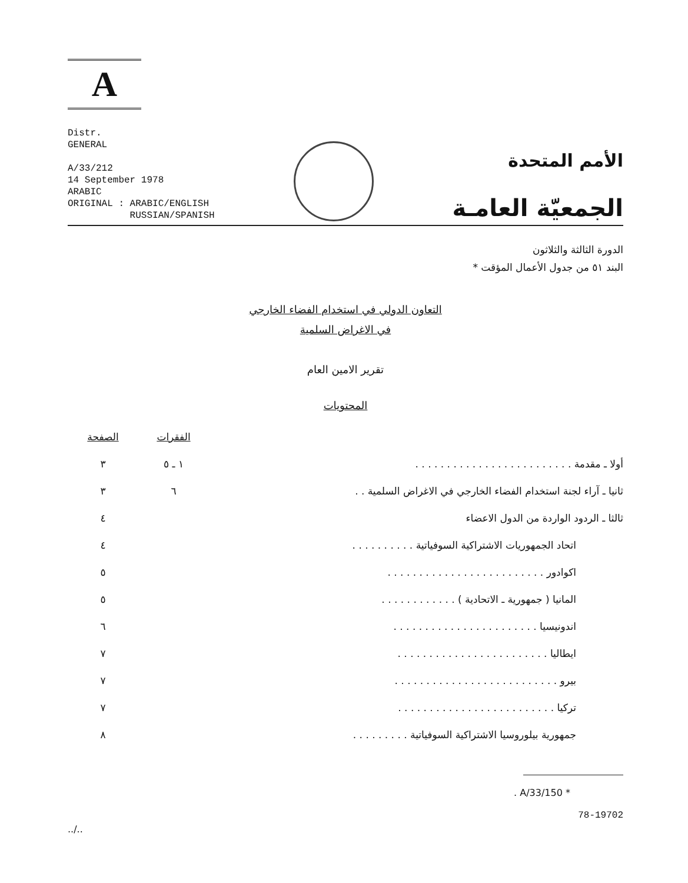A
Distr.
GENERAL
A/33/212
14 September 1978
ARABIC
ORIGINAL : ARABIC/ENGLISH
RUSSIAN/SPANISH
الأمم المتحدة
الجمعيّة العامـة
الدورة الثالثة والثلاثون
البند ٥١ من جدول الأعمال المؤقت *
التعاون الدولي في استخدام الفضاء الخارجي
في الاغراض السلمية
تقرير الامين العام
المحتويات
| | الفقرات | الصفحة |
| --- | --- | --- |
| أولا ـ مقدمة . . . . . . . . . . . . . . . . . . . . . . . . . | ١ ـ ٥ | ٣ |
| ثانيا ـ آراء لجنة استخدام الفضاء الخارجي في الاغراض السلمية . . | ٦ | ٣ |
| ثالثا ـ الردود الواردة من الدول الاعضاء | | ٤ |
| اتحاد الجمهوريات الاشتراكية السوفياتية . . . . . . . . . . | | ٤ |
| اكوادور . . . . . . . . . . . . . . . . . . . . . . . . . | | ٥ |
| المانيا ( جمهورية ـ الاتحادية ) . . . . . . . . . . . . | | ٥ |
| اندونيسيا . . . . . . . . . . . . . . . . . . . . . . . | | ٦ |
| ايطاليا . . . . . . . . . . . . . . . . . . . . . . . . | | ٧ |
| بيرو . . . . . . . . . . . . . . . . . . . . . . . . . . | | ٧ |
| تركيا . . . . . . . . . . . . . . . . . . . . . . . . . | | ٧ |
| جمهورية بيلوروسيا الاشتراكية السوفياتية . . . . . . . . . | | ٨ |
* A/33/150 .
78-19702
../..